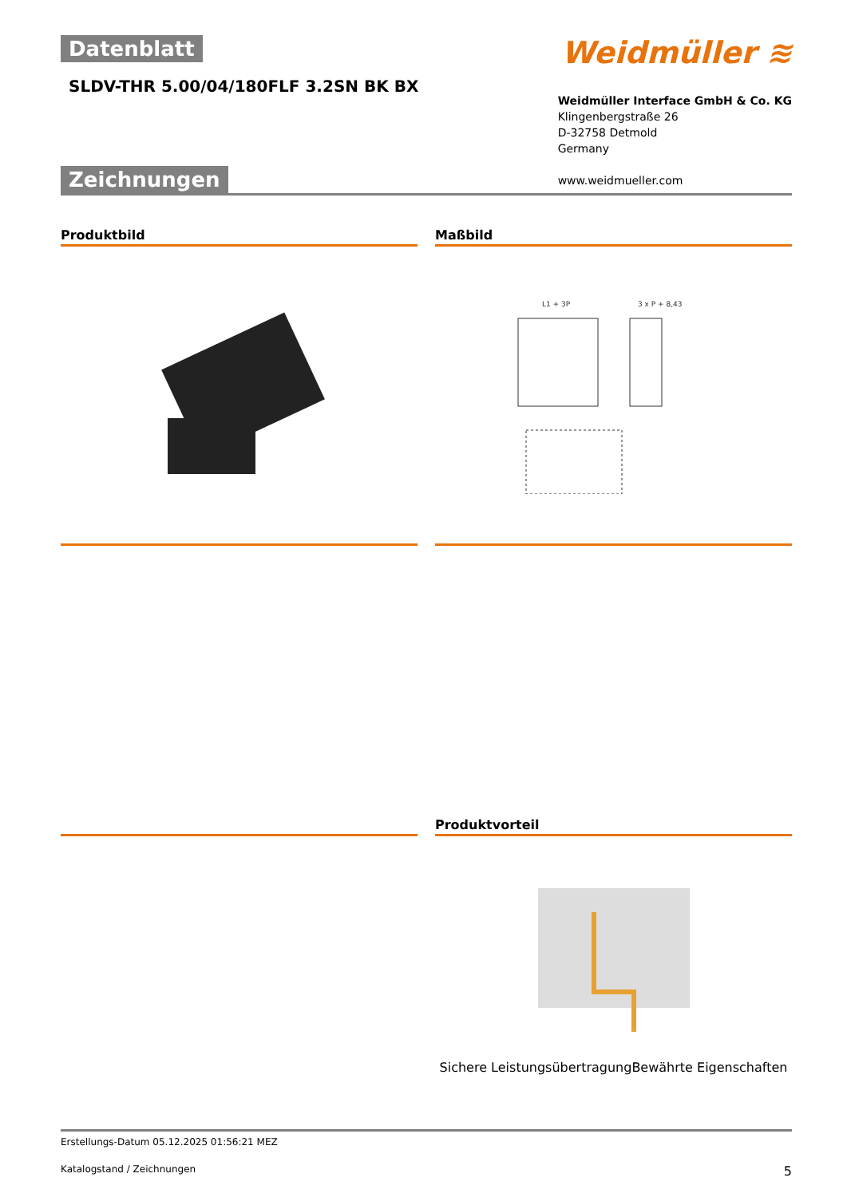Datenblatt
SLDV-THR 5.00/04/180FLF 3.2SN BK BX
Weidmüller ≋
Weidmüller Interface GmbH & Co. KG
Klingenbergstraße 26
D-32758 Detmold
Germany
www.weidmueller.com
Zeichnungen
Produktbild Maßbild
L1 + 3P
3 x P + 8,43
Produktvorteil
Sichere LeistungsübertragungBewährte Eigenschaften
Erstellungs-Datum 05.12.2025 01:56:21 MEZ
Katalogstand / Zeichnungen 5